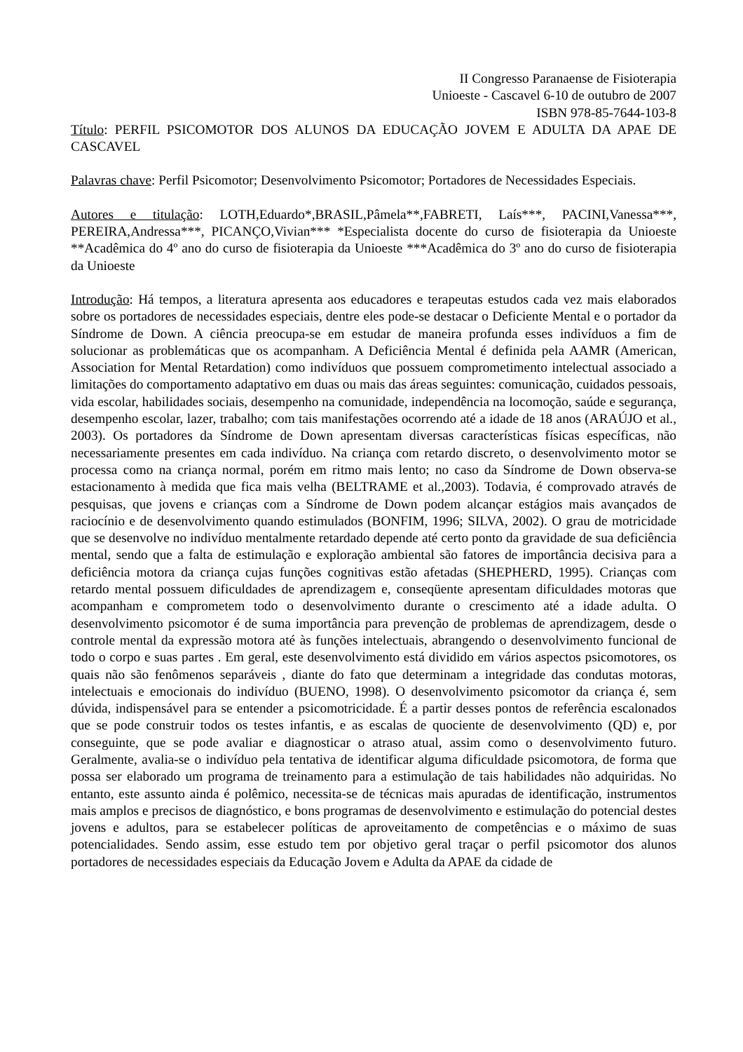II Congresso Paranaense de Fisioterapia
Unioeste - Cascavel 6-10 de outubro de 2007
ISBN 978-85-7644-103-8
Título: PERFIL PSICOMOTOR DOS ALUNOS DA EDUCAÇÃO JOVEM E ADULTA DA APAE DE CASCAVEL
Palavras chave: Perfil Psicomotor; Desenvolvimento Psicomotor; Portadores de Necessidades Especiais.
Autores e titulação: LOTH,Eduardo*,BRASIL,Pâmela**,FABRETI, Laís***, PACINI,Vanessa***, PEREIRA,Andressa***, PICANÇO,Vivian*** *Especialista docente do curso de fisioterapia da Unioeste **Acadêmica do 4º ano do curso de fisioterapia da Unioeste ***Acadêmica do 3º ano do curso de fisioterapia da Unioeste
Introdução: Há tempos, a literatura apresenta aos educadores e terapeutas estudos cada vez mais elaborados sobre os portadores de necessidades especiais, dentre eles pode-se destacar o Deficiente Mental e o portador da Síndrome de Down. A ciência preocupa-se em estudar de maneira profunda esses indivíduos a fim de solucionar as problemáticas que os acompanham. A Deficiência Mental é definida pela AAMR (American, Association for Mental Retardation) como indivíduos que possuem comprometimento intelectual associado a limitações do comportamento adaptativo em duas ou mais das áreas seguintes: comunicação, cuidados pessoais, vida escolar, habilidades sociais, desempenho na comunidade, independência na locomoção, saúde e segurança, desempenho escolar, lazer, trabalho; com tais manifestações ocorrendo até a idade de 18 anos (ARAÚJO et al., 2003). Os portadores da Síndrome de Down apresentam diversas características físicas específicas, não necessariamente presentes em cada indivíduo. Na criança com retardo discreto, o desenvolvimento motor se processa como na criança normal, porém em ritmo mais lento; no caso da Síndrome de Down observa-se estacionamento à medida que fica mais velha (BELTRAME et al.,2003). Todavia, é comprovado através de pesquisas, que jovens e crianças com a Síndrome de Down podem alcançar estágios mais avançados de raciocínio e de desenvolvimento quando estimulados (BONFIM, 1996; SILVA, 2002). O grau de motricidade que se desenvolve no indivíduo mentalmente retardado depende até certo ponto da gravidade de sua deficiência mental, sendo que a falta de estimulação e exploração ambiental são fatores de importância decisiva para a deficiência motora da criança cujas funções cognitivas estão afetadas (SHEPHERD, 1995). Crianças com retardo mental possuem dificuldades de aprendizagem e, conseqüente apresentam dificuldades motoras que acompanham e comprometem todo o desenvolvimento durante o crescimento até a idade adulta. O desenvolvimento psicomotor é de suma importância para prevenção de problemas de aprendizagem, desde o controle mental da expressão motora até às funções intelectuais, abrangendo o desenvolvimento funcional de todo o corpo e suas partes . Em geral, este desenvolvimento está dividido em vários aspectos psicomotores, os quais não são fenômenos separáveis , diante do fato que determinam a integridade das condutas motoras, intelectuais e emocionais do indivíduo (BUENO, 1998). O desenvolvimento psicomotor da criança é, sem dúvida, indispensável para se entender a psicomotricidade. É a partir desses pontos de referência escalonados que se pode construir todos os testes infantis, e as escalas de quociente de desenvolvimento (QD) e, por conseguinte, que se pode avaliar e diagnosticar o atraso atual, assim como o desenvolvimento futuro. Geralmente, avalia-se o indivíduo pela tentativa de identificar alguma dificuldade psicomotora, de forma que possa ser elaborado um programa de treinamento para a estimulação de tais habilidades não adquiridas. No entanto, este assunto ainda é polêmico, necessita-se de técnicas mais apuradas de identificação, instrumentos mais amplos e precisos de diagnóstico, e bons programas de desenvolvimento e estimulação do potencial destes jovens e adultos, para se estabelecer políticas de aproveitamento de competências e o máximo de suas potencialidades. Sendo assim, esse estudo tem por objetivo geral traçar o perfil psicomotor dos alunos portadores de necessidades especiais da Educação Jovem e Adulta da APAE da cidade de